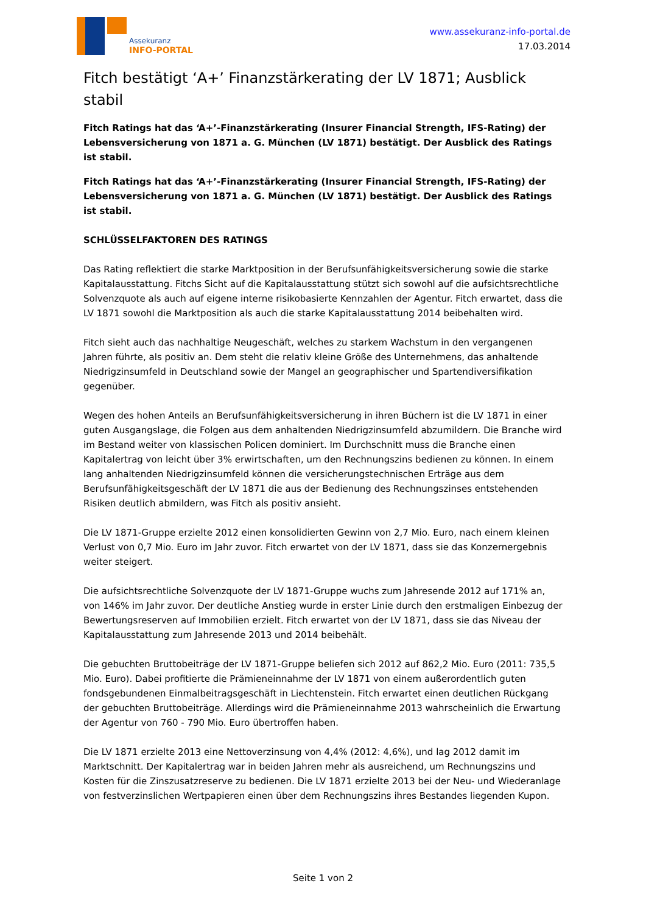Assekuranz
INFO-PORTAL
www.assekuranz-info-portal.de
17.03.2014
Fitch bestätigt ‘A+’ Finanzstärkerating der LV 1871; Ausblick stabil
Fitch Ratings hat das ‘A+’-Finanzstärkerating (Insurer Financial Strength, IFS-Rating) der Lebensversicherung von 1871 a. G. München (LV 1871) bestätigt. Der Ausblick des Ratings ist stabil.
Fitch Ratings hat das ‘A+’-Finanzstärkerating (Insurer Financial Strength, IFS-Rating) der Lebensversicherung von 1871 a. G. München (LV 1871) bestätigt. Der Ausblick des Ratings ist stabil.
SCHLÜSSELFAKTOREN DES RATINGS
Das Rating reflektiert die starke Marktposition in der Berufsunfähigkeitsversicherung sowie die starke Kapitalausstattung. Fitchs Sicht auf die Kapitalausstattung stützt sich sowohl auf die aufsichtsrechtliche Solvenzquote als auch auf eigene interne risikobasierte Kennzahlen der Agentur. Fitch erwartet, dass die LV 1871 sowohl die Marktposition als auch die starke Kapitalausstattung 2014 beibehalten wird.
Fitch sieht auch das nachhaltige Neugeschäft, welches zu starkem Wachstum in den vergangenen Jahren führte, als positiv an. Dem steht die relativ kleine Größe des Unternehmens, das anhaltende Niedrigzinsumfeld in Deutschland sowie der Mangel an geographischer und Spartendiversifikation gegenüber.
Wegen des hohen Anteils an Berufsunfähigkeitsversicherung in ihren Büchern ist die LV 1871 in einer guten Ausgangslage, die Folgen aus dem anhaltenden Niedrigzinsumfeld abzumildern. Die Branche wird im Bestand weiter von klassischen Policen dominiert. Im Durchschnitt muss die Branche einen Kapitalertrag von leicht über 3% erwirtschaften, um den Rechnungszins bedienen zu können. In einem lang anhaltenden Niedrigzinsumfeld können die versicherungstechnischen Erträge aus dem Berufsunfähigkeitsgeschäft der LV 1871 die aus der Bedienung des Rechnungszinses entstehenden Risiken deutlich abmildern, was Fitch als positiv ansieht.
Die LV 1871-Gruppe erzielte 2012 einen konsolidierten Gewinn von 2,7 Mio. Euro, nach einem kleinen Verlust von 0,7 Mio. Euro im Jahr zuvor. Fitch erwartet von der LV 1871, dass sie das Konzernergebnis weiter steigert.
Die aufsichtsrechtliche Solvenzquote der LV 1871-Gruppe wuchs zum Jahresende 2012 auf 171% an, von 146% im Jahr zuvor. Der deutliche Anstieg wurde in erster Linie durch den erstmaligen Einbezug der Bewertungsreserven auf Immobilien erzielt. Fitch erwartet von der LV 1871, dass sie das Niveau der Kapitalausstattung zum Jahresende 2013 und 2014 beibehält.
Die gebuchten Bruttobeiträge der LV 1871-Gruppe beliefen sich 2012 auf 862,2 Mio. Euro (2011: 735,5 Mio. Euro). Dabei profitierte die Prämieneinnahme der LV 1871 von einem außerordentlich guten fondsgebundenen Einmalbeitragsgeschäft in Liechtenstein. Fitch erwartet einen deutlichen Rückgang der gebuchten Bruttobeiträge. Allerdings wird die Prämieneinnahme 2013 wahrscheinlich die Erwartung der Agentur von 760 - 790 Mio. Euro übertroffen haben.
Die LV 1871 erzielte 2013 eine Nettoverzinsung von 4,4% (2012: 4,6%), und lag 2012 damit im Marktschnitt. Der Kapitalertrag war in beiden Jahren mehr als ausreichend, um Rechnungszins und Kosten für die Zinszusatzreserve zu bedienen. Die LV 1871 erzielte 2013 bei der Neu- und Wiederanlage von festverzinslichen Wertpapieren einen über dem Rechnungszins ihres Bestandes liegenden Kupon.
Seite 1 von 2